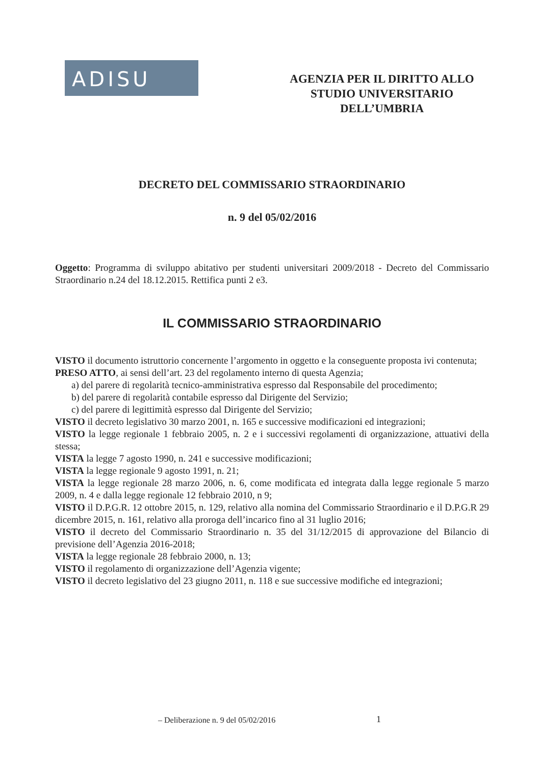ADISU
AGENZIA PER IL DIRITTO ALLO
STUDIO UNIVERSITARIO
DELL’UMBRIA
DECRETO DEL COMMISSARIO STRAORDINARIO
n. 9 del 05/02/2016
Oggetto: Programma di sviluppo abitativo per studenti universitari 2009/2018 - Decreto del Commissario Straordinario n.24 del 18.12.2015. Rettifica punti 2 e3.
IL COMMISSARIO STRAORDINARIO
VISTO il documento istruttorio concernente l’argomento in oggetto e la conseguente proposta ivi contenuta;
PRESO ATTO, ai sensi dell’art. 23 del regolamento interno di questa Agenzia;
a) del parere di regolarità tecnico-amministrativa espresso dal Responsabile del procedimento;
b) del parere di regolarità contabile espresso dal Dirigente del Servizio;
c) del parere di legittimità espresso dal Dirigente del Servizio;
VISTO il decreto legislativo 30 marzo 2001, n. 165 e successive modificazioni ed integrazioni;
VISTO la legge regionale 1 febbraio 2005, n. 2 e i successivi regolamenti di organizzazione, attuativi della stessa;
VISTA la legge 7 agosto 1990, n. 241 e successive modificazioni;
VISTA la legge regionale 9 agosto 1991, n. 21;
VISTA la legge regionale 28 marzo 2006, n. 6, come modificata ed integrata dalla legge regionale 5 marzo 2009, n. 4 e dalla legge regionale 12 febbraio 2010, n 9;
VISTO il D.P.G.R. 12 ottobre 2015, n. 129, relativo alla nomina del Commissario Straordinario e il D.P.G.R 29 dicembre 2015, n. 161, relativo alla proroga dell’incarico fino al 31 luglio 2016;
VISTO il decreto del Commissario Straordinario n. 35 del 31/12/2015 di approvazione del Bilancio di previsione dell’Agenzia 2016-2018;
VISTA la legge regionale 28 febbraio 2000, n. 13;
VISTO il regolamento di organizzazione dell’Agenzia vigente;
VISTO il decreto legislativo del 23 giugno 2011, n. 118 e sue successive modifiche ed integrazioni;
– Deliberazione n. 9 del 05/02/2016
1